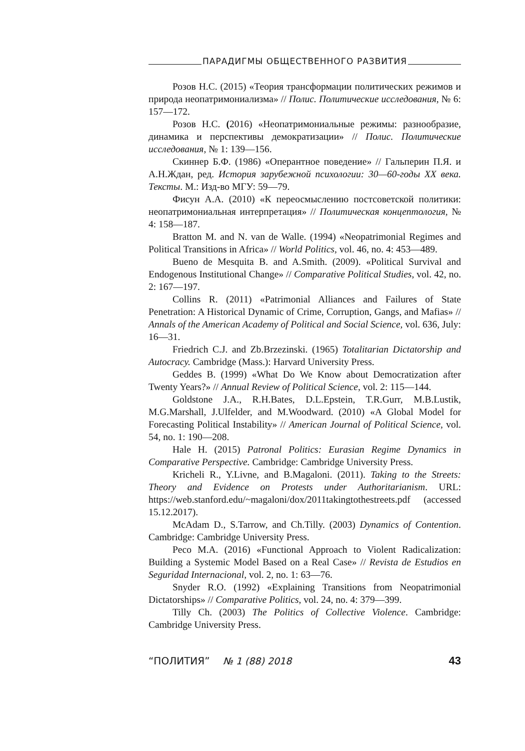ПАРАДИГМЫ ОБЩЕСТВЕННОГО РАЗВИТИЯ
Розов Н.С. (2015) «Теория трансформации политических режимов и природа неопатримониализма» // Полис. Политические исследования, № 6: 157—172.
Розов Н.С. (2016) «Неопатримониальные режимы: разнообразие, динамика и перспективы демократизации» // Полис. Политические исследования, № 1: 139—156.
Скиннер Б.Ф. (1986) «Оперантное поведение» // Гальперин П.Я. и А.Н.Ждан, ред. История зарубежной психологии: 30—60-годы XX века. Тексты. М.: Изд-во МГУ: 59—79.
Фисун А.А. (2010) «К переосмыслению постсоветской политики: неопатримониальная интерпретация» // Политическая концептология, № 4: 158—187.
Bratton M. and N. van de Walle. (1994) «Neopatrimonial Regimes and Political Transitions in Africa» // World Politics, vol. 46, no. 4: 453—489.
Bueno de Mesquita B. and A.Smith. (2009). «Political Survival and Endogenous Institutional Change» // Comparative Political Studies, vol. 42, no. 2: 167—197.
Collins R. (2011) «Patrimonial Alliances and Failures of State Penetration: A Historical Dynamic of Crime, Corruption, Gangs, and Mafias» // Annals of the American Academy of Political and Social Science, vol. 636, July: 16—31.
Friedrich C.J. and Zb.Brzezinski. (1965) Totalitarian Dictatorship and Autocracy. Cambridge (Mass.): Harvard University Press.
Geddes B. (1999) «What Do We Know about Democratization after Twenty Years?» // Annual Review of Political Science, vol. 2: 115—144.
Goldstone J.A., R.H.Bates, D.L.Epstein, T.R.Gurr, M.B.Lustik, M.G.Marshall, J.Ulfelder, and M.Woodward. (2010) «A Global Model for Forecasting Political Instability» // American Journal of Political Science, vol. 54, no. 1: 190—208.
Hale H. (2015) Patronal Politics: Eurasian Regime Dynamics in Comparative Perspective. Cambridge: Cambridge University Press.
Kricheli R., Y.Livne, and B.Magaloni. (2011). Taking to the Streets: Theory and Evidence on Protests under Authoritarianism. URL: https://web.stanford.edu/~magaloni/dox/2011takingtothestreets.pdf (accessed 15.12.2017).
McAdam D., S.Tarrow, and Ch.Tilly. (2003) Dynamics of Contention. Cambridge: Cambridge University Press.
Peco M.A. (2016) «Functional Approach to Violent Radicalization: Building a Systemic Model Based on a Real Case» // Revista de Estudios en Seguridad Internacional, vol. 2, no. 1: 63—76.
Snyder R.O. (1992) «Explaining Transitions from Neopatrimonial Dictatorships» // Comparative Politics, vol. 24, no. 4: 379—399.
Tilly Ch. (2003) The Politics of Collective Violence. Cambridge: Cambridge University Press.
“ПОЛИТИЯ” № 1 (88) 2018 43